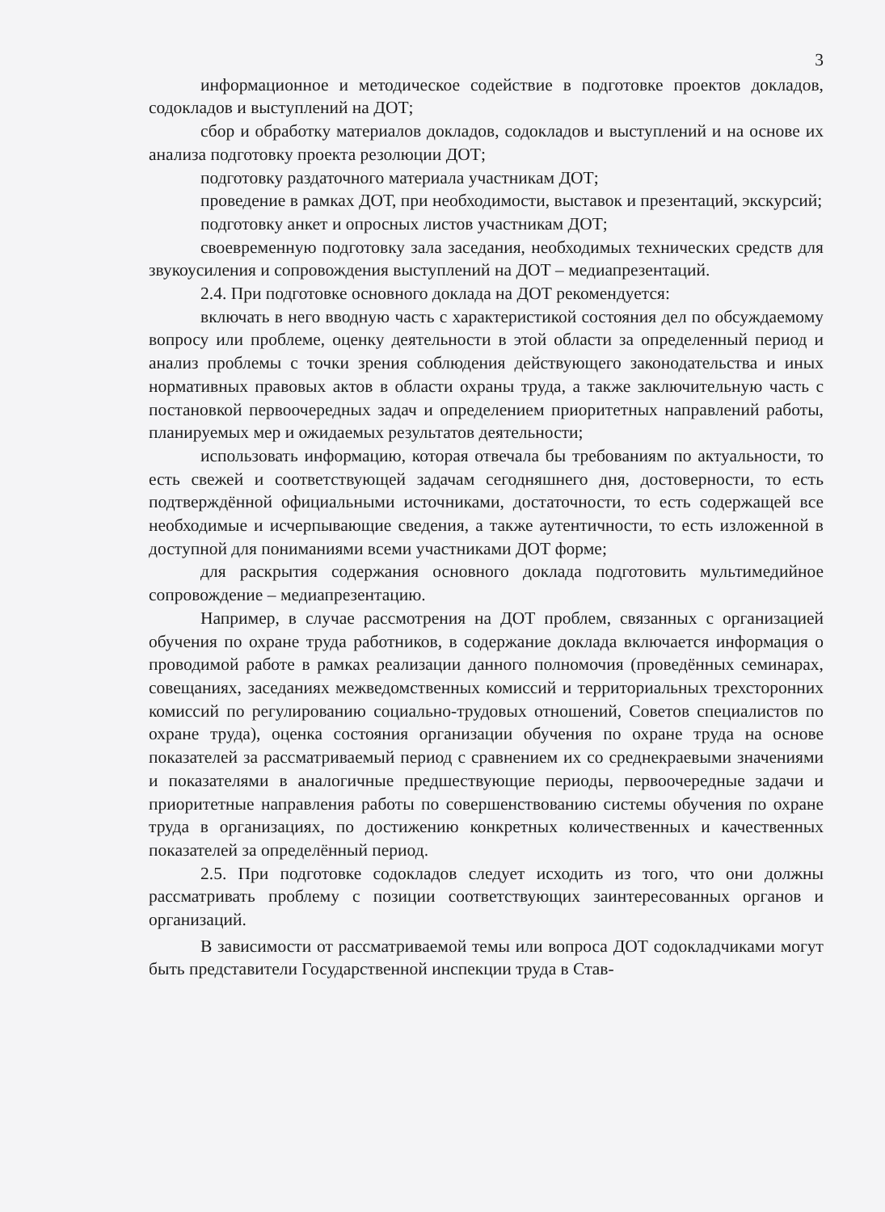3
информационное и методическое содействие в подготовке проектов докладов, содокладов и выступлений на ДОТ;
сбор и обработку материалов докладов, содокладов и выступлений и на основе их анализа подготовку проекта резолюции ДОТ;
подготовку раздаточного материала участникам ДОТ;
проведение в рамках ДОТ, при необходимости, выставок и презентаций, экскурсий;
подготовку анкет и опросных листов участникам ДОТ;
своевременную подготовку зала заседания, необходимых технических средств для звукоусиления и сопровождения выступлений на ДОТ – медиапрезентаций.
2.4. При подготовке основного доклада на ДОТ рекомендуется:
включать в него вводную часть с характеристикой состояния дел по обсуждаемому вопросу или проблеме, оценку деятельности в этой области за определенный период и анализ проблемы с точки зрения соблюдения действующего законодательства и иных нормативных правовых актов в области охраны труда, а также заключительную часть с постановкой первоочередных задач и определением приоритетных направлений работы, планируемых мер и ожидаемых результатов деятельности;
использовать информацию, которая отвечала бы требованиям по актуальности, то есть свежей и соответствующей задачам сегодняшнего дня, достоверности, то есть подтверждённой официальными источниками, достаточности, то есть содержащей все необходимые и исчерпывающие сведения, а также аутентичности, то есть изложенной в доступной для пониманиями всеми участниками ДОТ форме;
для раскрытия содержания основного доклада подготовить мультимедийное сопровождение – медиапрезентацию.
Например, в случае рассмотрения на ДОТ проблем, связанных с организацией обучения по охране труда работников, в содержание доклада включается информация о проводимой работе в рамках реализации данного полномочия (проведённых семинарах, совещаниях, заседаниях межведомственных комиссий и территориальных трехсторонних комиссий по регулированию социально-трудовых отношений, Советов специалистов по охране труда), оценка состояния организации обучения по охране труда на основе показателей за рассматриваемый период с сравнением их со среднекраевыми значениями и показателями в аналогичные предшествующие периоды, первоочередные задачи и приоритетные направления работы по совершенствованию системы обучения по охране труда в организациях, по достижению конкретных количественных и качественных показателей за определённый период.
2.5. При подготовке содокладов следует исходить из того, что они должны рассматривать проблему с позиции соответствующих заинтересованных органов и организаций.
В зависимости от рассматриваемой темы или вопроса ДОТ содокладчиками могут быть представители Государственной инспекции труда в Став-